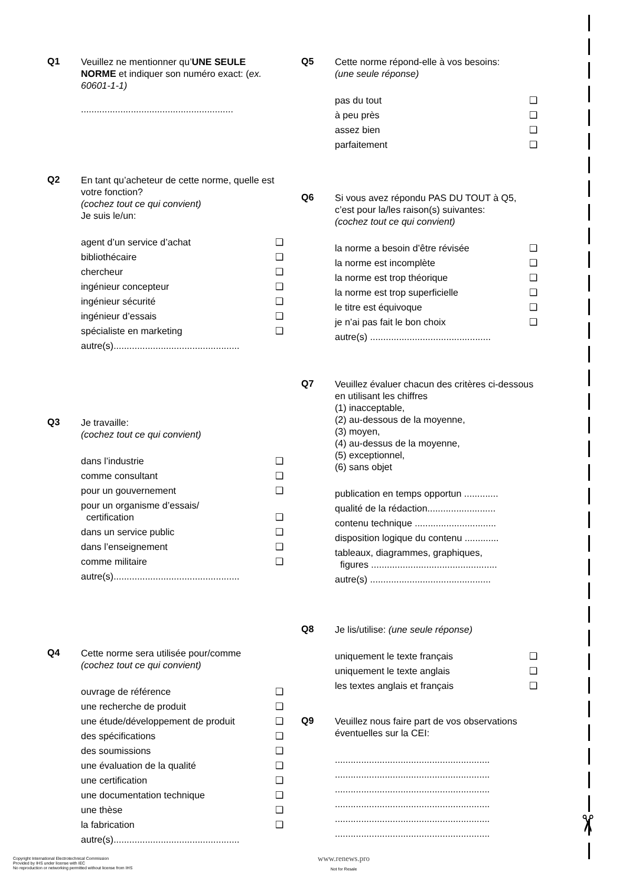Q1
Veuillez ne mentionner qu’UNE SEULE NORME et indiquer son numéro exact: (ex. 60601-1-1)
..........................................................
Q2
En tant qu’acheteur de cette norme, quelle est votre fonction?
(cochez tout ce qui convient)
Je suis le/un:
agent d’un service d’achat ❑
bibliothécaire ❑
chercheur ❑
ingénieur concepteur ❑
ingénieur sécurité ❑
ingénieur d’essais ❑
spécialiste en marketing ❑
autre(s)................................................
Q3
Je travaille:
(cochez tout ce qui convient)
dans l’industrie ❑
comme consultant ❑
pour un gouvernement ❑
pour un organisme d’essais/
certification ❑
dans un service public ❑
dans l’enseignement ❑
comme militaire ❑
autre(s)................................................
Q4
Cette norme sera utilisée pour/comme
(cochez tout ce qui convient)
ouvrage de référence ❑
une recherche de produit ❑
une étude/développement de produit ❑
des spécifications ❑
des soumissions ❑
une évaluation de la qualité ❑
une certification ❑
une documentation technique ❑
une thèse ❑
la fabrication ❑
autre(s)................................................
Q5
Cette norme répond-elle à vos besoins:
(une seule réponse)
pas du tout ❑
à peu près ❑
assez bien ❑
parfaitement ❑
Q6
Si vous avez répondu PAS DU TOUT à Q5, c’est pour la/les raison(s) suivantes:
(cochez tout ce qui convient)
la norme a besoin d’être révisée ❑
la norme est incomplète ❑
la norme est trop théorique ❑
la norme est trop superficielle ❑
le titre est équivoque ❑
je n’ai pas fait le bon choix ❑
autre(s) ..............................................
Q7
Veuillez évaluer chacun des critères ci-dessous en utilisant les chiffres
(1) inacceptable,
(2) au-dessous de la moyenne,
(3) moyen,
(4) au-dessus de la moyenne,
(5) exceptionnel,
(6) sans objet
publication en temps opportun .............
qualité de la rédaction..........................
contenu technique ...............................
disposition logique du contenu .............
tableaux, diagrammes, graphiques,
figures ................................................
autre(s) ..............................................
Q8
Je lis/utilise: (une seule réponse)
uniquement le texte français ❑
uniquement le texte anglais ❑
les textes anglais et français ❑
Q9
Veuillez nous faire part de vos observations éventuelles sur la CEI:
...........................................................
...........................................................
...........................................................
...........................................................
...........................................................
...........................................................
✂
Copyright International Electrotechnical Commission
Provided by IHS under license with IEC
No reproduction or networking permitted without license from IHS
www.renews.pro
Not for Resale